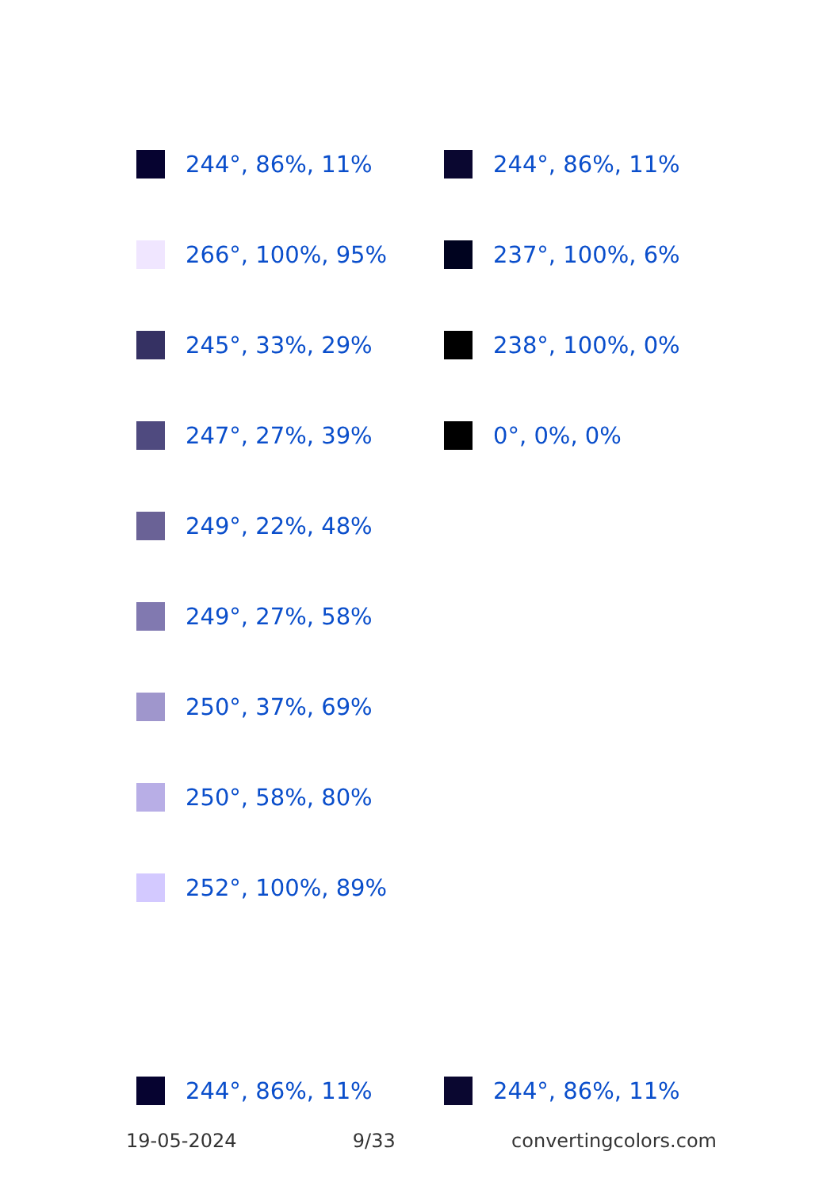244°, 86%, 11% 244°, 86%, 11%
266°, 100%, 95% 237°, 100%, 6%
245°, 33%, 29% 238°, 100%, 0%
247°, 27%, 39% 0°, 0%, 0%
249°, 22%, 48%
249°, 27%, 58%
250°, 37%, 69%
250°, 58%, 80%
252°, 100%, 89%
244°, 86%, 11% 244°, 86%, 11%
19-05-2024 9/33 convertingcolors.com